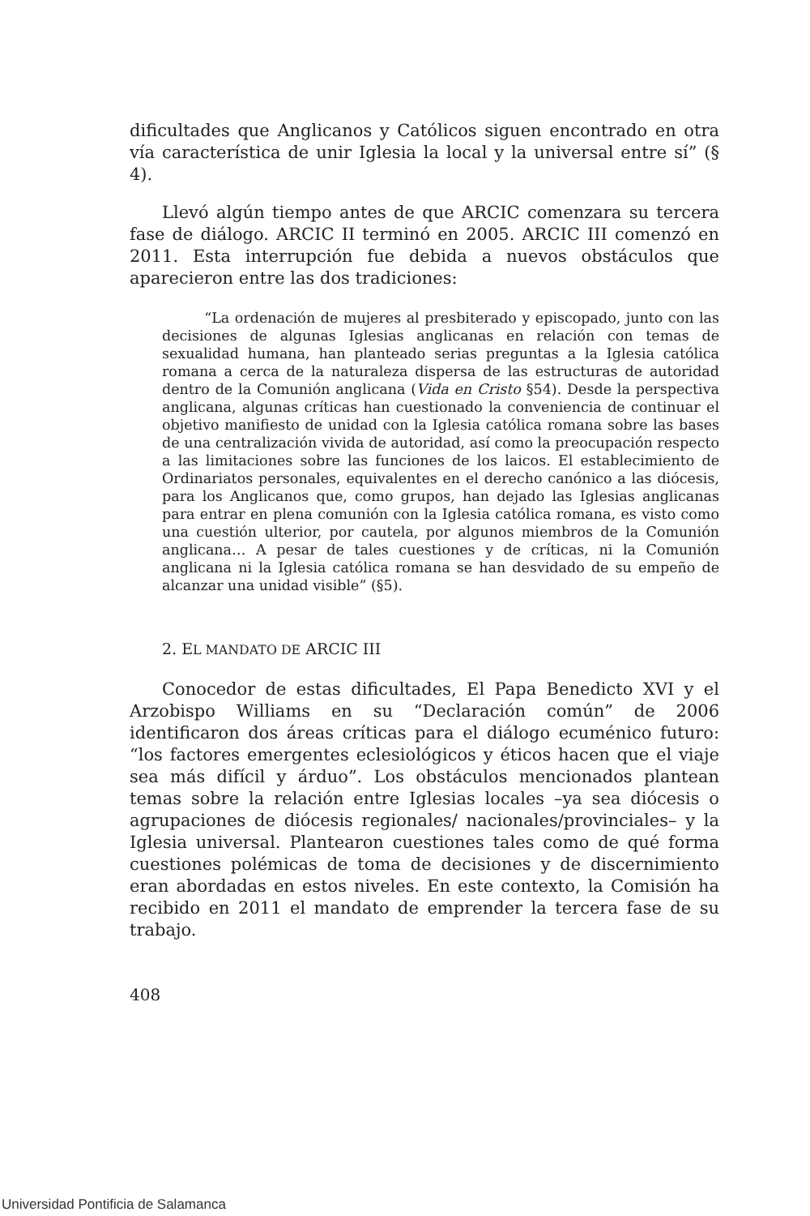dificultades que Anglicanos y Católicos siguen encontrado en otra vía característica de unir Iglesia la local y la universal entre sí” (§ 4).
Llevó algún tiempo antes de que ARCIC comenzara su tercera fase de diálogo. ARCIC II terminó en 2005. ARCIC III comenzó en 2011. Esta interrupción fue debida a nuevos obstáculos que aparecieron entre las dos tradiciones:
“La ordenación de mujeres al presbiterado y episcopado, junto con las decisiones de algunas Iglesias anglicanas en relación con temas de sexualidad humana, han planteado serias preguntas a la Iglesia católica romana a cerca de la naturaleza dispersa de las estructuras de autoridad dentro de la Comunión anglicana (Vida en Cristo §54). Desde la perspectiva anglicana, algunas críticas han cuestionado la conveniencia de continuar el objetivo manifiesto de unidad con la Iglesia católica romana sobre las bases de una centralización vivida de autoridad, así como la preocupación respecto a las limitaciones sobre las funciones de los laicos. El establecimiento de Ordinariatos personales, equivalentes en el derecho canónico a las diócesis, para los Anglicanos que, como grupos, han dejado las Iglesias anglicanas para entrar en plena comunión con la Iglesia católica romana, es visto como una cuestión ulterior, por cautela, por algunos miembros de la Comunión anglicana… A pesar de tales cuestiones y de críticas, ni la Comunión anglicana ni la Iglesia católica romana se han desvidado de su empeño de alcanzar una unidad visible” (§5).
2. EL MANDATO DE ARCIC III
Conocedor de estas dificultades, El Papa Benedicto XVI y el Arzobispo Williams en su “Declaración común” de 2006 identificaron dos áreas críticas para el diálogo ecuménico futuro: “los factores emergentes eclesiológicos y éticos hacen que el viaje sea más difícil y árduo”. Los obstáculos mencionados plantean temas sobre la relación entre Iglesias locales –ya sea diócesis o agrupaciones de diócesis regionales/ nacionales/provinciales– y la Iglesia universal. Plantearon cuestiones tales como de qué forma cuestiones polémicas de toma de decisiones y de discernimiento eran abordadas en estos niveles. En este contexto, la Comisión ha recibido en 2011 el mandato de emprender la tercera fase de su trabajo.
408
Universidad Pontificia de Salamanca